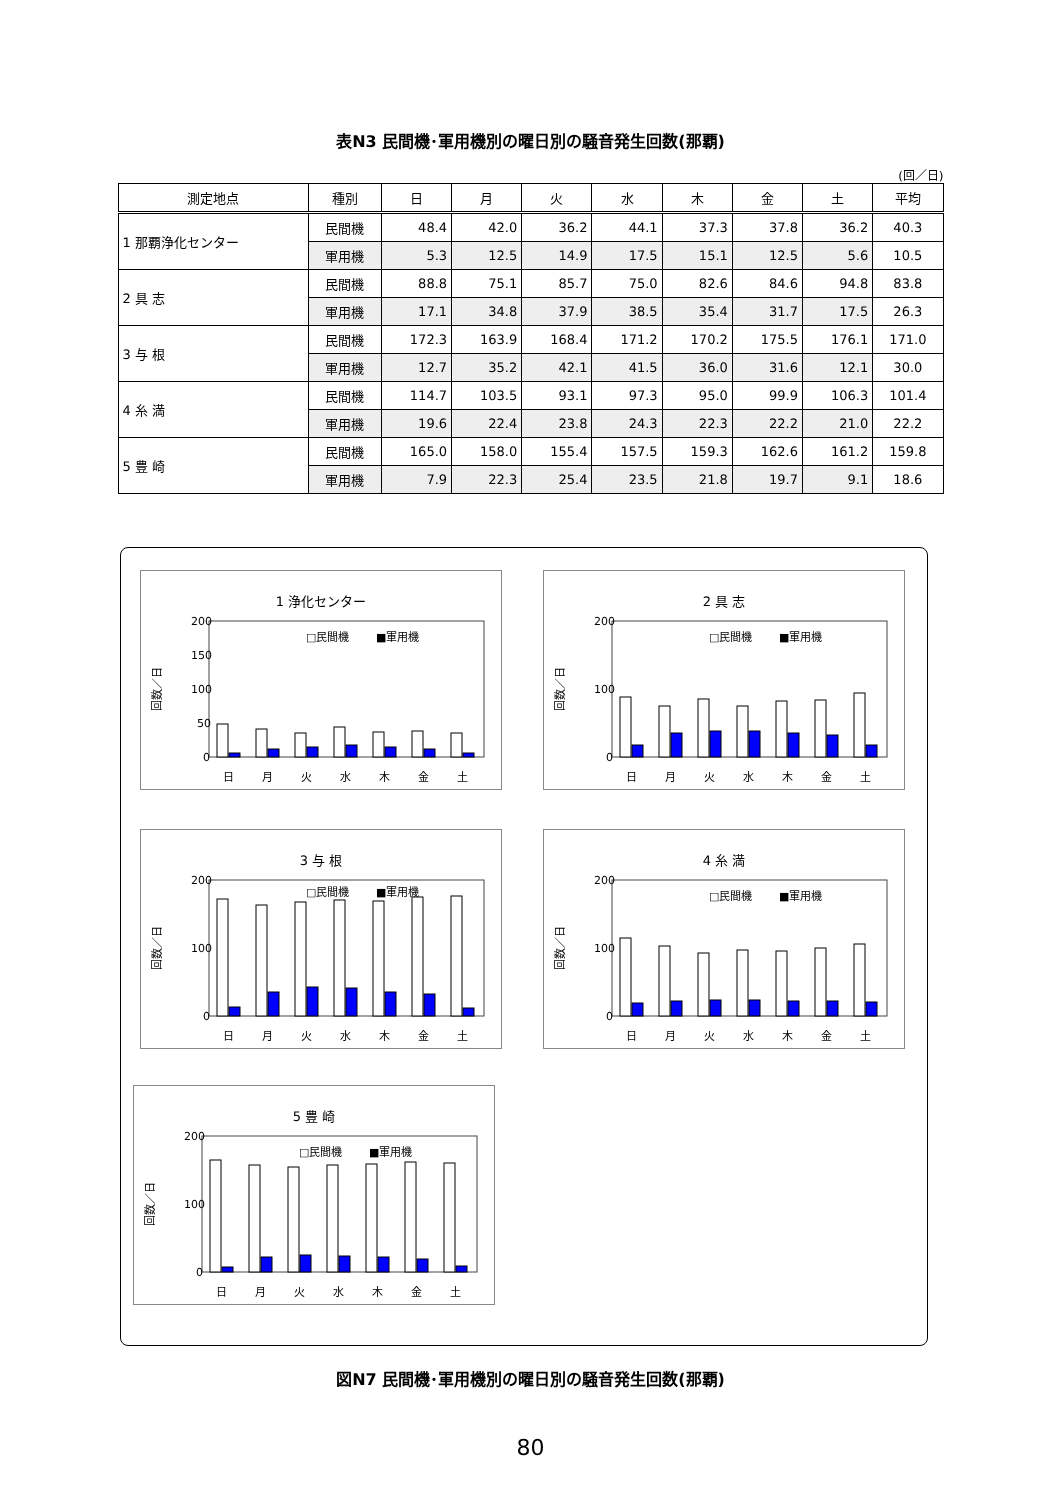表N3 民間機･軍用機別の曜日別の騒音発生回数(那覇)
(回／日)
| 測定地点 | 種別 | 日 | 月 | 火 | 水 | 木 | 金 | 土 | 平均 |
| --- | --- | --- | --- | --- | --- | --- | --- | --- | --- |
| 1 那覇浄化センター | 民間機 | 48.4 | 42.0 | 36.2 | 44.1 | 37.3 | 37.8 | 36.2 | 40.3 |
| | 軍用機 | 5.3 | 12.5 | 14.9 | 17.5 | 15.1 | 12.5 | 5.6 | 10.5 |
| 2 具 志 | 民間機 | 88.8 | 75.1 | 85.7 | 75.0 | 82.6 | 84.6 | 94.8 | 83.8 |
| | 軍用機 | 17.1 | 34.8 | 37.9 | 38.5 | 35.4 | 31.7 | 17.5 | 26.3 |
| 3 与 根 | 民間機 | 172.3 | 163.9 | 168.4 | 171.2 | 170.2 | 175.5 | 176.1 | 171.0 |
| | 軍用機 | 12.7 | 35.2 | 42.1 | 41.5 | 36.0 | 31.6 | 12.1 | 30.0 |
| 4 糸 満 | 民間機 | 114.7 | 103.5 | 93.1 | 97.3 | 95.0 | 99.9 | 106.3 | 101.4 |
| | 軍用機 | 19.6 | 22.4 | 23.8 | 24.3 | 22.3 | 22.2 | 21.0 | 22.2 |
| 5 豊 崎 | 民間機 | 165.0 | 158.0 | 155.4 | 157.5 | 159.3 | 162.6 | 161.2 | 159.8 |
| | 軍用機 | 7.9 | 22.3 | 25.4 | 23.5 | 21.8 | 19.7 | 9.1 | 18.6 |
1 浄化センター
200
150
100
50
0
□民間機
■軍用機
日
月
火
水
木
金
土
回数／日
2 具 志
200
100
0
□民間機
■軍用機
日
月
火
水
木
金
土
回数／日
3 与 根
200
100
0
□民間機
■軍用機
日
月
火
水
木
金
土
回数／日
4 糸 満
200
100
0
□民間機
■軍用機
日
月
火
水
木
金
土
回数／日
5 豊 崎
200
100
0
□民間機
■軍用機
日
月
火
水
木
金
土
回数／日
図N7 民間機･軍用機別の曜日別の騒音発生回数(那覇)
80